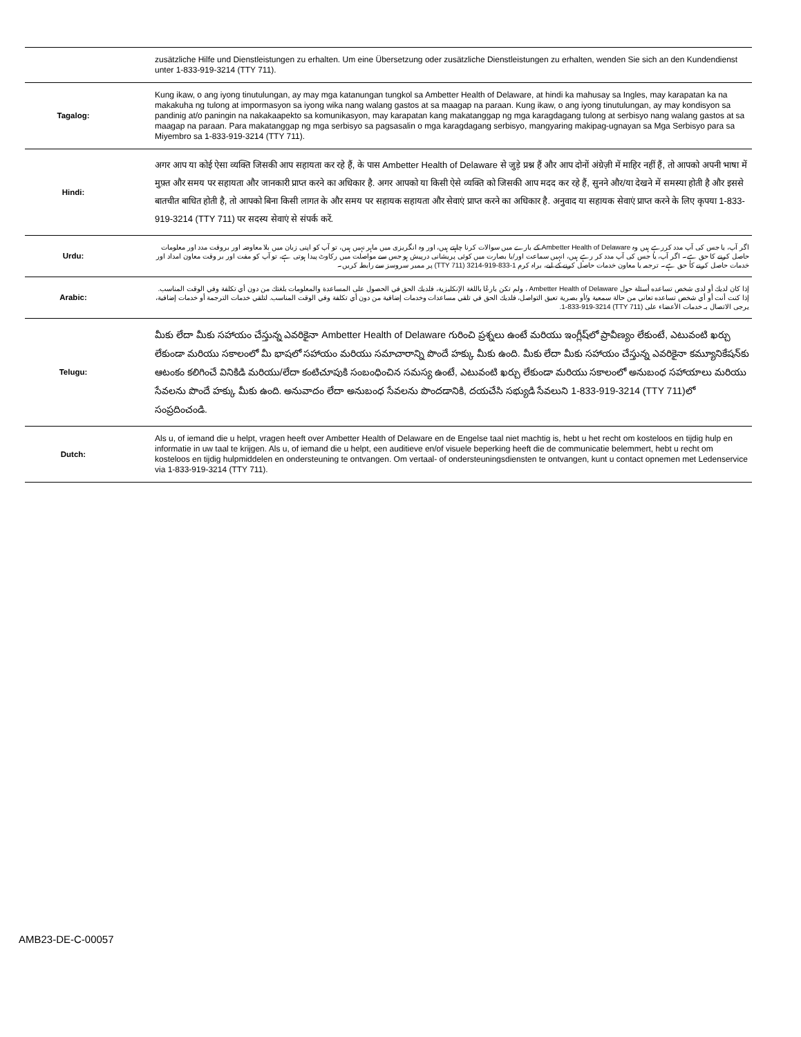| | zusätzliche Hilfe und Dienstleistungen zu erhalten. Um eine Übersetzung oder zusätzliche Dienstleistungen zu erhalten, wenden Sie sich an den Kundendienst unter 1-833-919-3214 (TTY 711). |
| Tagalog: | Kung ikaw, o ang iyong tinutulungan, ay may mga katanungan tungkol sa Ambetter Health of Delaware, at hindi ka mahusay sa Ingles, may karapatan ka na makakuha ng tulong at impormasyon sa iyong wika nang walang gastos at sa maagap na paraan. Kung ikaw, o ang iyong tinutulungan, ay may kondisyon sa pandinig at/o paningin na nakakaapekto sa komunikasyon, may karapatan kang makatanggap ng mga karagdagang tulong at serbisyo nang walang gastos at sa maagap na paraan. Para makatanggap ng mga serbisyo sa pagsasalin o mga karagdagang serbisyo, mangyaring makipag-ugnayan sa Mga Serbisyo para sa Miyembro sa 1-833-919-3214 (TTY 711). |
| Hindi: | अगर आप या कोई ऐसा व्यक्ति जिसकी आप सहायता कर रहे हैं, के पास Ambetter Health of Delaware से जुड़े प्रश्न हैं और आप दोनों अंग्रेज़ी में माहिर नहीं हैं, तो आपको अपनी भाषा में मुफ़्त और समय पर सहायता और जानकारी प्राप्त करने का अधिकार है. अगर आपको या किसी ऐसे व्यक्ति को जिसकी आप मदद कर रहे हैं, सुनने और/या देखने में समस्या होती है और इससे बातचीत बाधित होती है, तो आपको बिना किसी लागत के और समय पर सहायक सहायता और सेवाएं प्राप्त करने का अधिकार है. अनुवाद या सहायक सेवाएं प्राप्त करने के लिए कृपया 1-833-919-3214 (TTY 711) पर सदस्य सेवाएं से संपर्क करें. |
| Urdu: | اگر آپ، یا جس کی آپ مدد کررہے ہیں وہ Ambetter Health of Delaware کے بارے میں سوالات کرنا چاہتے ہیں، اور وہ انگریزی میں ماہر نہیں ہیں، تو آپ کو اپنی زبان میں بلا معاوضہ اور بروقت مدد اور معلومات حاصل کرنے کا حق ہے۔ اگر آپ، یا جس کی آپ مدد کر رہے ہیں، انہیں سماعت اور/یا بصارت میں کوئی پریشانی درپیش ہو جس سے مواصلت میں رکاوٹ پیدا ہوتی ہے، تو آپ کو مفت اور بر وقت معاون امداد اور خدمات حاصل کرنے کا حق ہے۔ ترجمہ یا معاون خدمات حاصل کرنے کے لیے، براہ کرم 1-833-919-3214 (TTY 711) پر ممبر سروسز سے رابطہ کریں۔ |
| Arabic: | إذا كان لديك أو لدى شخص تساعده أسئلة حول Ambetter Health of Delaware ، ولم تكن بارعًا باللغة الإنكليزية، فلديك الحق في الحصول على المساعدة والمعلومات بلغتك من دون أي تكلفة وفي الوقت المناسب. إذا كنت أنت أو أي شخص تساعده تعاني من حالة سمعية و/أو بصرية تعيق التواصل، فلديك الحق في تلقي مساعدات وخدمات إضافية من دون أي تكلفة وفي الوقت المناسب. لتلقي خدمات الترجمة أو خدمات إضافية، يرجى الاتصال بـ خدمات الأعضاء على (TTY 711) 1-833-919-3214. |
| Telugu: | మీకు లేదా మీకు సహాయం చేస్తున్న ఎవరికైనా Ambetter Health of Delaware గురించి ప్రశ్నలు ఉంటే మరియు ఇంగ్లీష్‌లో ప్రావీణ్యం లేకుంటే, ఎటువంటి ఖర్చు లేకుండా మరియు సకాలంలో మీ భాషలో సహాయం మరియు సమాచారాన్ని పొందే హక్కు మీకు ఉంది. మీకు లేదా మీకు సహాయం చేస్తున్న ఎవరికైనా కమ్యూనికేషన్‌కు ఆటంకం కలిగించే వినికిడి మరియు/లేదా కంటిచూపుకి సంబంధించిన సమస్య ఉంటే, ఎటువంటి ఖర్చు లేకుండా మరియు సకాలంలో అనుబంధ సహాయాలు మరియు సేవలను పొందే హక్కు మీకు ఉంది. అనువాదం లేదా అనుబంధ సేవలను పొందడానికి, దయచేసి సభ్యుడి సేవలుని 1-833-919-3214 (TTY 711)లో సంప్రదించండి. |
| Dutch: | Als u, of iemand die u helpt, vragen heeft over Ambetter Health of Delaware en de Engelse taal niet machtig is, hebt u het recht om kosteloos en tijdig hulp en informatie in uw taal te krijgen. Als u, of iemand die u helpt, een auditieve en/of visuele beperking heeft die de communicatie belemmert, hebt u recht om kosteloos en tijdig hulpmiddelen en ondersteuning te ontvangen. Om vertaal- of ondersteuningsdiensten te ontvangen, kunt u contact opnemen met Ledenservice via 1-833-919-3214 (TTY 711). |
AMB23-DE-C-00057